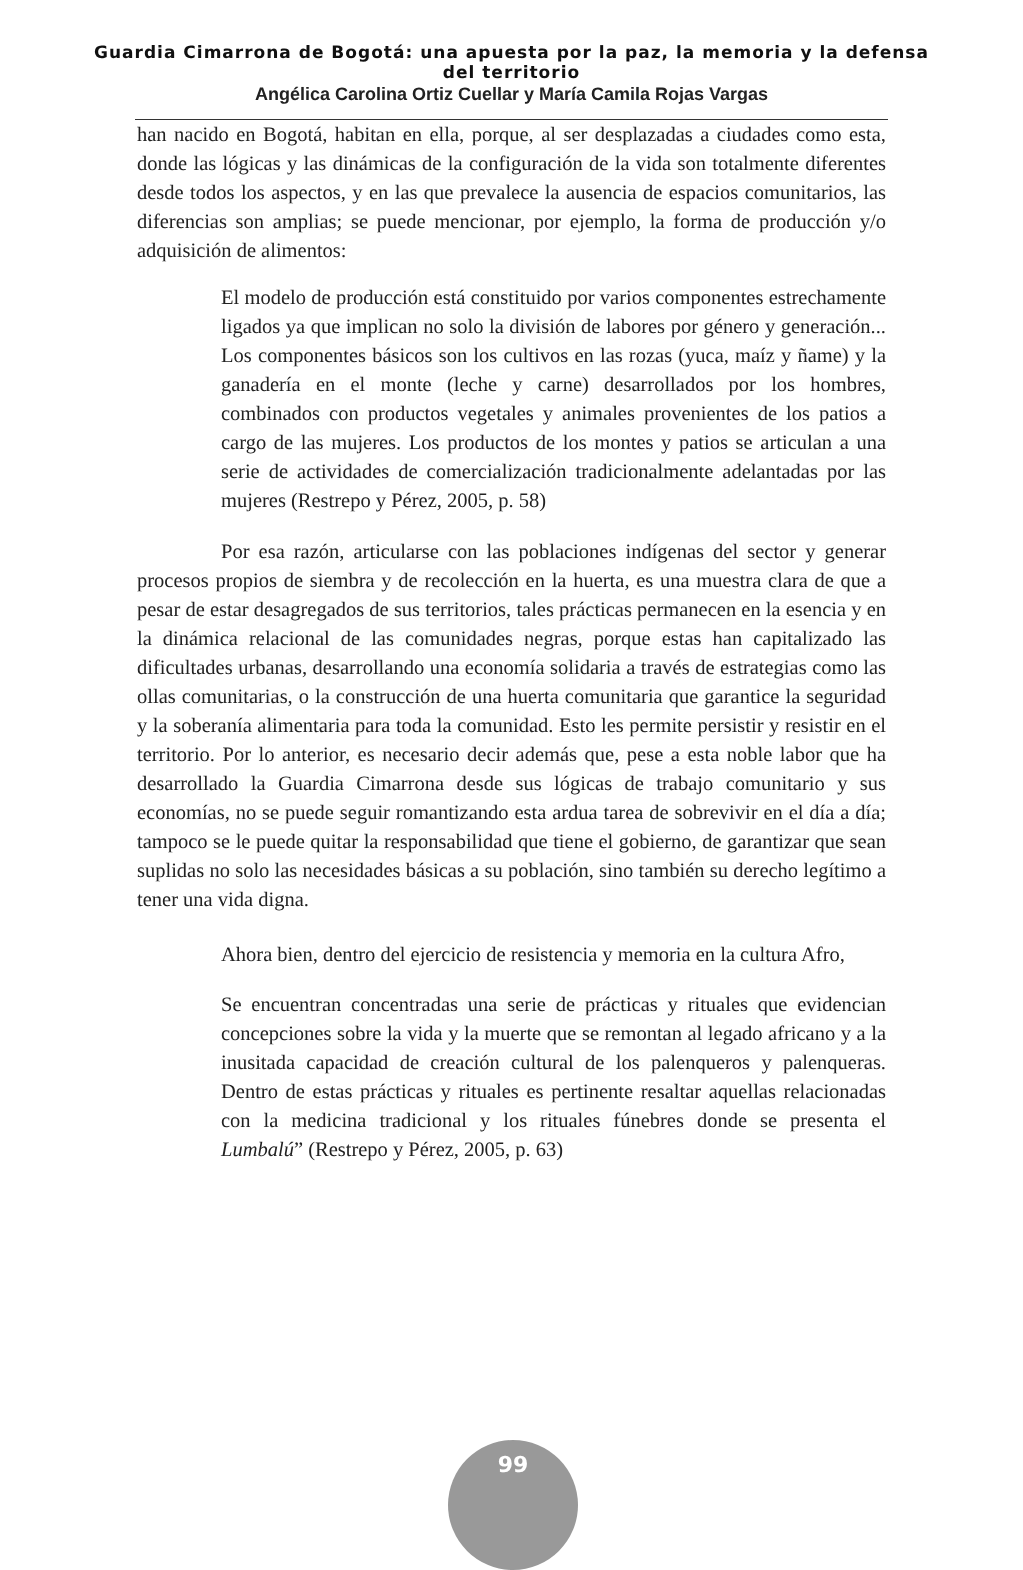Guardia Cimarrona de Bogotá: una apuesta por la paz, la memoria y la defensa
del territorio
Angélica Carolina Ortiz Cuellar y María Camila Rojas Vargas
han nacido en Bogotá, habitan en ella, porque, al ser desplazadas a ciudades como esta, donde las lógicas y las dinámicas de la configuración de la vida son totalmente diferentes desde todos los aspectos, y en las que prevalece la ausencia de espacios comunitarios, las diferencias son amplias; se puede mencionar, por ejemplo, la forma de producción y/o adquisición de alimentos:
El modelo de producción está constituido por varios componentes estrechamente ligados ya que implican no solo la división de labores por género y generación... Los componentes básicos son los cultivos en las rozas (yuca, maíz y ñame) y la ganadería en el monte (leche y carne) desarrollados por los hombres, combinados con productos vegetales y animales provenientes de los patios a cargo de las mujeres. Los productos de los montes y patios se articulan a una serie de actividades de comercialización tradicionalmente adelantadas por las mujeres (Restrepo y Pérez, 2005, p. 58)
Por esa razón, articularse con las poblaciones indígenas del sector y generar procesos propios de siembra y de recolección en la huerta, es una muestra clara de que a pesar de estar desagregados de sus territorios, tales prácticas permanecen en la esencia y en la dinámica relacional de las comunidades negras, porque estas han capitalizado las dificultades urbanas, desarrollando una economía solidaria a través de estrategias como las ollas comunitarias, o la construcción de una huerta comunitaria que garantice la seguridad y la soberanía alimentaria para toda la comunidad. Esto les permite persistir y resistir en el territorio. Por lo anterior, es necesario decir además que, pese a esta noble labor que ha desarrollado la Guardia Cimarrona desde sus lógicas de trabajo comunitario y sus economías, no se puede seguir romantizando esta ardua tarea de sobrevivir en el día a día; tampoco se le puede quitar la responsabilidad que tiene el gobierno, de garantizar que sean suplidas no solo las necesidades básicas a su población, sino también su derecho legítimo a tener una vida digna.
Ahora bien, dentro del ejercicio de resistencia y memoria en la cultura Afro,
Se encuentran concentradas una serie de prácticas y rituales que evidencian concepciones sobre la vida y la muerte que se remontan al legado africano y a la inusitada capacidad de creación cultural de los palenqueros y palenqueras. Dentro de estas prácticas y rituales es pertinente resaltar aquellas relacionadas con la medicina tradicional y los rituales fúnebres donde se presenta el Lumbalú” (Restrepo y Pérez, 2005, p. 63)
99